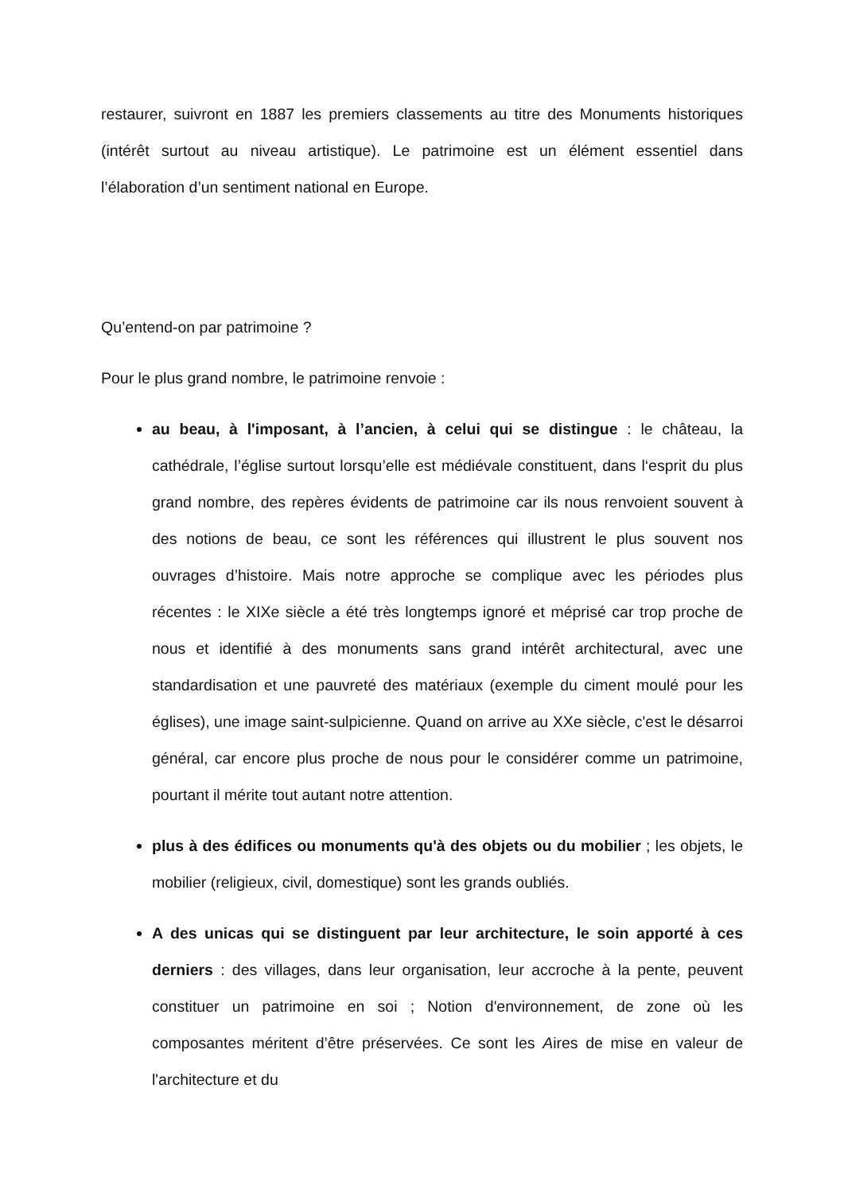restaurer, suivront en 1887 les premiers classements au titre des Monuments historiques (intérêt surtout au niveau artistique). Le patrimoine est un élément essentiel dans l’élaboration d’un sentiment national en Europe.
Qu’entend-on par patrimoine ?
Pour le plus grand nombre, le patrimoine renvoie :
au beau, à l'imposant, à l’ancien, à celui qui se distingue : le château, la cathédrale, l’église surtout lorsqu’elle est médiévale constituent, dans l‘esprit du plus grand nombre, des repères évidents de patrimoine car ils nous renvoient souvent à des notions de beau, ce sont les références qui illustrent le plus souvent nos ouvrages d’histoire. Mais notre approche se complique avec les périodes plus récentes : le XIXe siècle a été très longtemps ignoré et méprisé car trop proche de nous et identifié à des monuments sans grand intérêt architectural, avec une standardisation et une pauvreté des matériaux (exemple du ciment moulé pour les églises), une image saint-sulpicienne. Quand on arrive au XXe siècle, c'est le désarroi général, car encore plus proche de nous pour le considérer comme un patrimoine, pourtant il mérite tout autant notre attention.
plus à des édifices ou monuments qu'à des objets ou du mobilier ; les objets, le mobilier (religieux, civil, domestique) sont les grands oubliés.
A des unicas qui se distinguent par leur architecture, le soin apporté à ces derniers : des villages, dans leur organisation, leur accroche à la pente, peuvent constituer un patrimoine en soi ; Notion d'environnement, de zone où les composantes méritent d’être préservées. Ce sont les Aires de mise en valeur de l'architecture et du